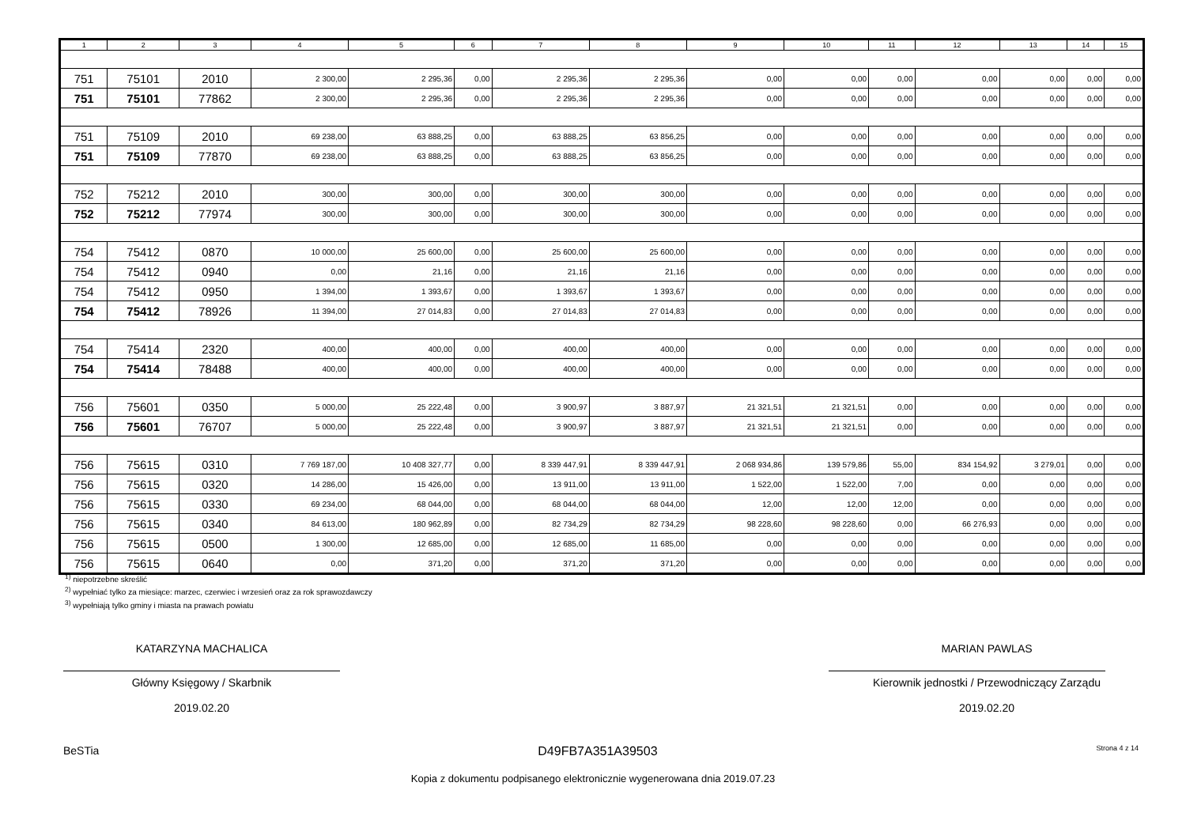| 1 | 2 | 3 | 4 | 5 | 6 | 7 | 8 | 9 | 10 | 11 | 12 | 13 | 14 | 15 |
| --- | --- | --- | --- | --- | --- | --- | --- | --- | --- | --- | --- | --- | --- | --- |
| 751 | 75101 | 2010 | 2 300,00 | 2 295,36 | 0,00 | 2 295,36 | 2 295,36 | 0,00 | 0,00 | 0,00 | 0,00 | 0,00 | 0,00 | 0,00 |
| 751 | 75101 | 77862 | 2 300,00 | 2 295,36 | 0,00 | 2 295,36 | 2 295,36 | 0,00 | 0,00 | 0,00 | 0,00 | 0,00 | 0,00 | 0,00 |
| 751 | 75109 | 2010 | 69 238,00 | 63 888,25 | 0,00 | 63 888,25 | 63 856,25 | 0,00 | 0,00 | 0,00 | 0,00 | 0,00 | 0,00 | 0,00 |
| 751 | 75109 | 77870 | 69 238,00 | 63 888,25 | 0,00 | 63 888,25 | 63 856,25 | 0,00 | 0,00 | 0,00 | 0,00 | 0,00 | 0,00 | 0,00 |
| 752 | 75212 | 2010 | 300,00 | 300,00 | 0,00 | 300,00 | 300,00 | 0,00 | 0,00 | 0,00 | 0,00 | 0,00 | 0,00 | 0,00 |
| 752 | 75212 | 77974 | 300,00 | 300,00 | 0,00 | 300,00 | 300,00 | 0,00 | 0,00 | 0,00 | 0,00 | 0,00 | 0,00 | 0,00 |
| 754 | 75412 | 0870 | 10 000,00 | 25 600,00 | 0,00 | 25 600,00 | 25 600,00 | 0,00 | 0,00 | 0,00 | 0,00 | 0,00 | 0,00 | 0,00 |
| 754 | 75412 | 0940 | 0,00 | 21,16 | 0,00 | 21,16 | 21,16 | 0,00 | 0,00 | 0,00 | 0,00 | 0,00 | 0,00 | 0,00 |
| 754 | 75412 | 0950 | 1 394,00 | 1 393,67 | 0,00 | 1 393,67 | 1 393,67 | 0,00 | 0,00 | 0,00 | 0,00 | 0,00 | 0,00 | 0,00 |
| 754 | 75412 | 78926 | 11 394,00 | 27 014,83 | 0,00 | 27 014,83 | 27 014,83 | 0,00 | 0,00 | 0,00 | 0,00 | 0,00 | 0,00 | 0,00 |
| 754 | 75414 | 2320 | 400,00 | 400,00 | 0,00 | 400,00 | 400,00 | 0,00 | 0,00 | 0,00 | 0,00 | 0,00 | 0,00 | 0,00 |
| 754 | 75414 | 78488 | 400,00 | 400,00 | 0,00 | 400,00 | 400,00 | 0,00 | 0,00 | 0,00 | 0,00 | 0,00 | 0,00 | 0,00 |
| 756 | 75601 | 0350 | 5 000,00 | 25 222,48 | 0,00 | 3 900,97 | 3 887,97 | 21 321,51 | 21 321,51 | 0,00 | 0,00 | 0,00 | 0,00 | 0,00 |
| 756 | 75601 | 76707 | 5 000,00 | 25 222,48 | 0,00 | 3 900,97 | 3 887,97 | 21 321,51 | 21 321,51 | 0,00 | 0,00 | 0,00 | 0,00 | 0,00 |
| 756 | 75615 | 0310 | 7 769 187,00 | 10 408 327,77 | 0,00 | 8 339 447,91 | 8 339 447,91 | 2 068 934,86 | 139 579,86 | 55,00 | 834 154,92 | 3 279,01 | 0,00 | 0,00 |
| 756 | 75615 | 0320 | 14 286,00 | 15 426,00 | 0,00 | 13 911,00 | 13 911,00 | 1 522,00 | 1 522,00 | 7,00 | 0,00 | 0,00 | 0,00 | 0,00 |
| 756 | 75615 | 0330 | 69 234,00 | 68 044,00 | 0,00 | 68 044,00 | 68 044,00 | 12,00 | 12,00 | 12,00 | 0,00 | 0,00 | 0,00 | 0,00 |
| 756 | 75615 | 0340 | 84 613,00 | 180 962,89 | 0,00 | 82 734,29 | 82 734,29 | 98 228,60 | 98 228,60 | 0,00 | 66 276,93 | 0,00 | 0,00 | 0,00 |
| 756 | 75615 | 0500 | 1 300,00 | 12 685,00 | 0,00 | 12 685,00 | 11 685,00 | 0,00 | 0,00 | 0,00 | 0,00 | 0,00 | 0,00 | 0,00 |
| 756 | 75615 | 0640 | 0,00 | 371,20 | 0,00 | 371,20 | 371,20 | 0,00 | 0,00 | 0,00 | 0,00 | 0,00 | 0,00 | 0,00 |
<sup>1)</sup> niepotrzebne skreślić
<sup>2)</sup> wypełniać tylko za miesiące: marzec, czerwiec i wrzesień oraz za rok sprawozdawczy
<sup>3)</sup> wypełniają tylko gminy i miasta na prawach powiatu
KATARZYNA MACHALICA
Główny Księgowy / Skarbnik
2019.02.20
MARIAN PAWLAS
Kierownik jednostki / Przewodniczący Zarządu
2019.02.20
BeSTia D49FB7A351A39503 Strona 4 z 14
Kopia z dokumentu podpisanego elektronicznie wygenerowana dnia 2019.07.23